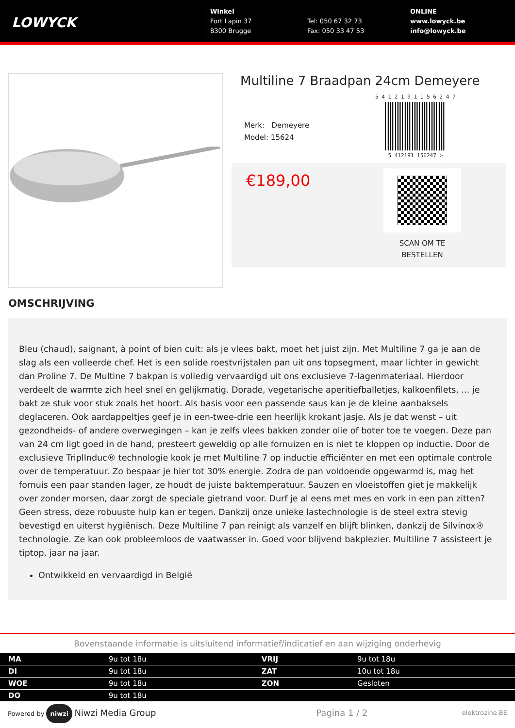LOWYCK
Winkel
Fort Lapin 37
8300 Brugge
Tel: 050 67 32 73
Fax: 050 33 47 53
ONLINE
www.lowyck.be
info@lowyck.be
Multiline 7 Braadpan 24cm Demeyere
Merk: Demeyere
Model: 15624
5 4 1 2 1 9 1 1 5 6 2 4 7
5 412191 156247 >
€189,00
SCAN OM TE
BESTELLEN
OMSCHRIJVING
Bleu (chaud), saignant, à point of bien cuit: als je vlees bakt, moet het juist zijn. Met Multiline 7 ga je aan de slag als een volleerde chef. Het is een solide roestvrijstalen pan uit ons topsegment, maar lichter in gewicht dan Proline 7. De Multine 7 bakpan is volledig vervaardigd uit ons exclusieve 7-lagenmateriaal. Hierdoor verdeelt de warmte zich heel snel en gelijkmatig. Dorade, vegetarische aperitiefballetjes, kalkoenfilets, ... je bakt ze stuk voor stuk zoals het hoort. Als basis voor een passende saus kan je de kleine aanbaksels deglaceren. Ook aardappeltjes geef je in een-twee-drie een heerlijk krokant jasje. Als je dat wenst – uit gezondheids- of andere overwegingen – kan je zelfs vlees bakken zonder olie of boter toe te voegen. Deze pan van 24 cm ligt goed in de hand, presteert geweldig op alle fornuizen en is niet te kloppen op inductie. Door de exclusieve TriplInduc® technologie kook je met Multiline 7 op inductie efficiënter en met een optimale controle over de temperatuur. Zo bespaar je hier tot 30% energie. Zodra de pan voldoende opgewarmd is, mag het fornuis een paar standen lager, ze houdt de juiste baktemperatuur. Sauzen en vloeistoffen giet je makkelijk over zonder morsen, daar zorgt de speciale gietrand voor. Durf je al eens met mes en vork in een pan zitten? Geen stress, deze robuuste hulp kan er tegen. Dankzij onze unieke lastechnologie is de steel extra stevig bevestigd en uiterst hygiënisch. Deze Multiline 7 pan reinigt als vanzelf en blijft blinken, dankzij de Silvinox® technologie. Ze kan ook probleemloos de vaatwasser in. Goed voor blijvend bakplezier. Multiline 7 assisteert je tiptop, jaar na jaar.
Ontwikkeld en vervaardigd in België
Bovenstaande informatie is uitsluitend informatief/indicatief en aan wijziging onderhevig
| MA | 9u tot 18u | VRIJ | 9u tot 18u |
| DI | 9u tot 18u | ZAT | 10u tot 18u |
| WOE | 9u tot 18u | ZON | Gesloten |
| DO | 9u tot 18u | | |
Powered by niwzi Niwzi Media Group Pagina 1 / 2 elektrozine.BE